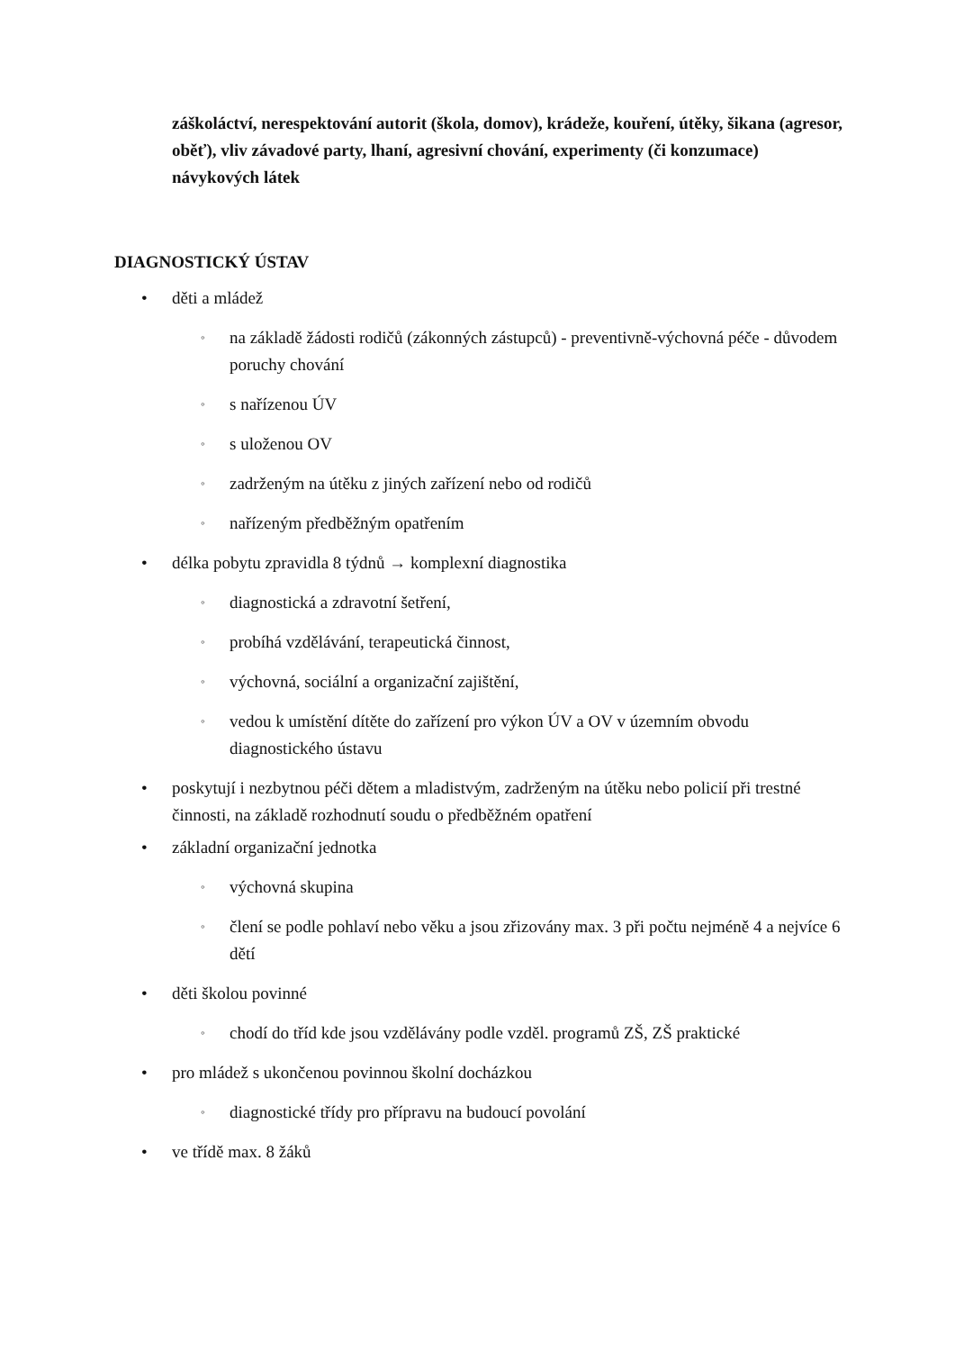záškoláctví, nerespektování autorit (škola, domov), krádeže, kouření, útěky, šikana (agresor, oběť), vliv závadové party, lhaní, agresivní chování, experimenty (či konzumace) návykových látek
DIAGNOSTICKÝ ÚSTAV
• děti a mládež
◦ na základě žádosti rodičů (zákonných zástupců) - preventivně-výchovná péče - důvodem poruchy chování
◦ s nařízenou ÚV
◦ s uloženou OV
◦ zadrženým na útěku z jiných zařízení nebo od rodičů
◦ nařízeným předběžným opatřením
• délka pobytu zpravidla 8 týdnů → komplexní diagnostika
◦ diagnostická a zdravotní šetření,
◦ probíhá vzdělávání, terapeutická činnost,
◦ výchovná, sociální a organizační zajištění,
◦ vedou k umístění dítěte do zařízení pro výkon ÚV a OV v územním obvodu diagnostického ústavu
• poskytují i nezbytnou péči dětem a mladistvým, zadrženým na útěku nebo policií při trestné činnosti, na základě rozhodnutí soudu o předběžném opatření
• základní organizační jednotka
◦ výchovná skupina
◦ člení se podle pohlaví nebo věku a jsou zřizovány max. 3 při počtu nejméně 4 a nejvíce 6 dětí
• děti školou povinné
◦ chodí do tříd kde jsou vzdělávány podle vzděl. programů ZŠ, ZŠ praktické
• pro mládež s ukončenou povinnou školní docházkou
◦ diagnostické třídy pro přípravu na budoucí povolání
• ve třídě max. 8 žáků